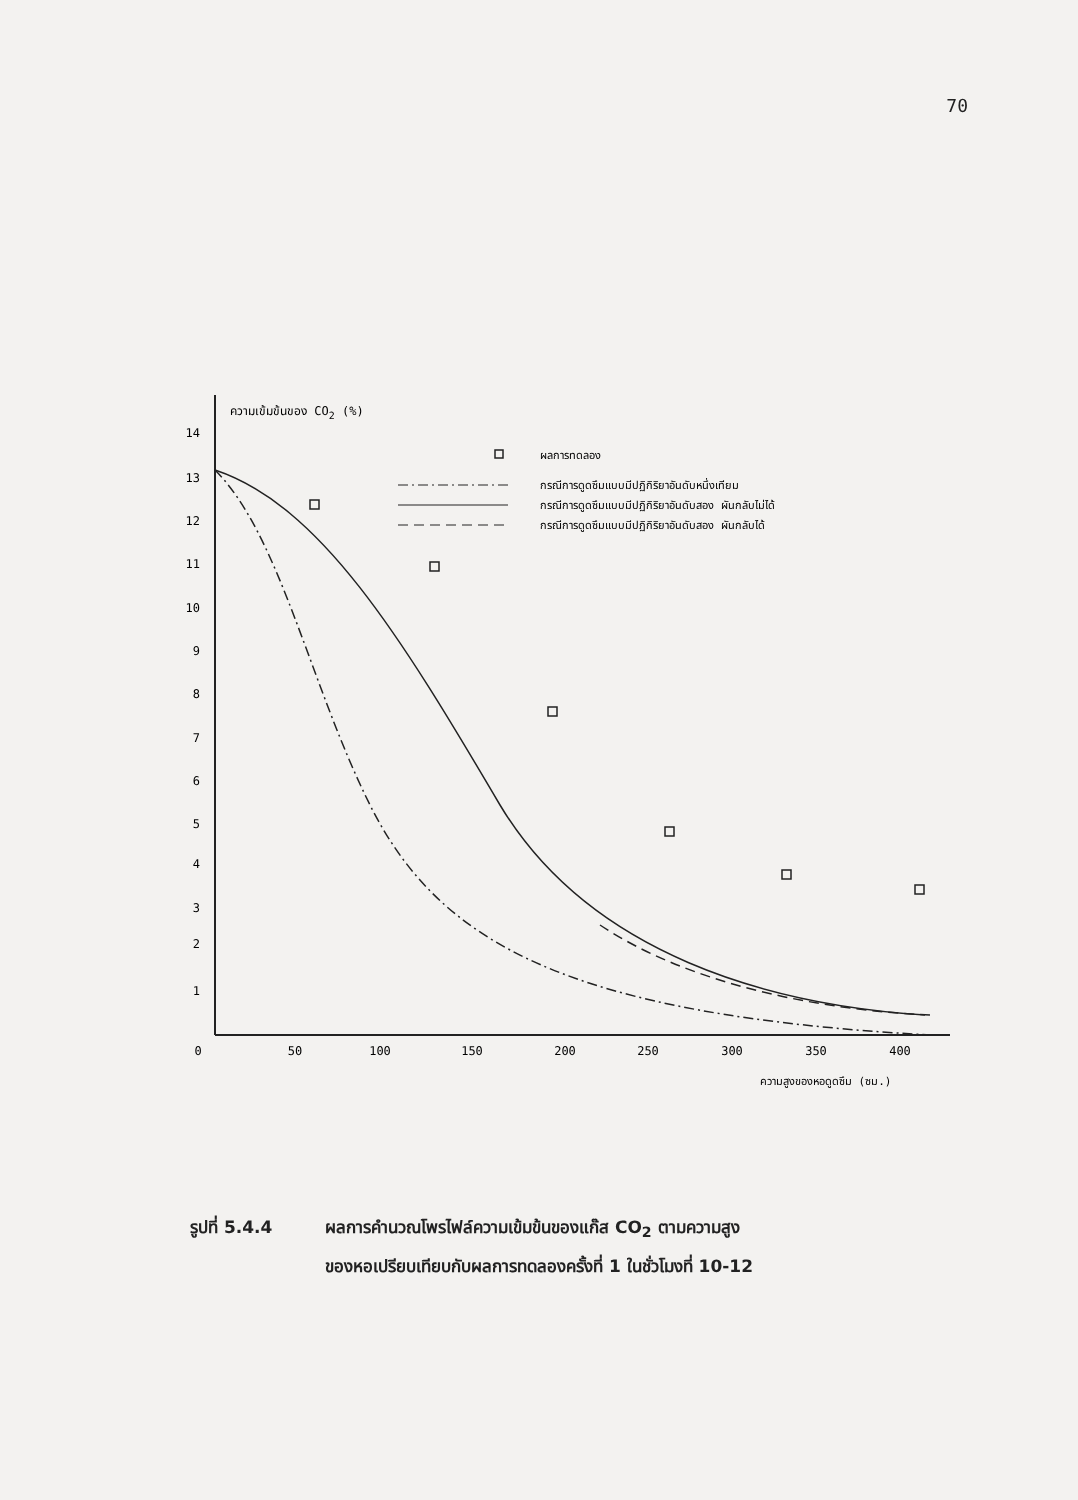70
ความเข้มข้นของ CO2 (%)
14
13
12
11
10
9
8
7
6
5
4
3
2
1
0
50
100
150
200
250
300
350
400
ความสูงของหอดูดซึม (ซม.)
ผลการทดลอง
กรณีการดูดซึมแบบมีปฏิกิริยาอันดับหนึ่งเทียม
กรณีการดูดซึมแบบมีปฏิกิริยาอันดับสอง ผันกลับไม่ได้
กรณีการดูดซึมแบบมีปฏิกิริยาอันดับสอง ผันกลับได้
รูปที่ 5.4.4 ผลการคำนวณโพรไฟล์ความเข้มข้นของแก๊ส CO<sub>2</sub> ตามความสูง
ของหอเปรียบเทียบกับผลการทดลองครั้งที่ 1 ในชั่วโมงที่ 10-12